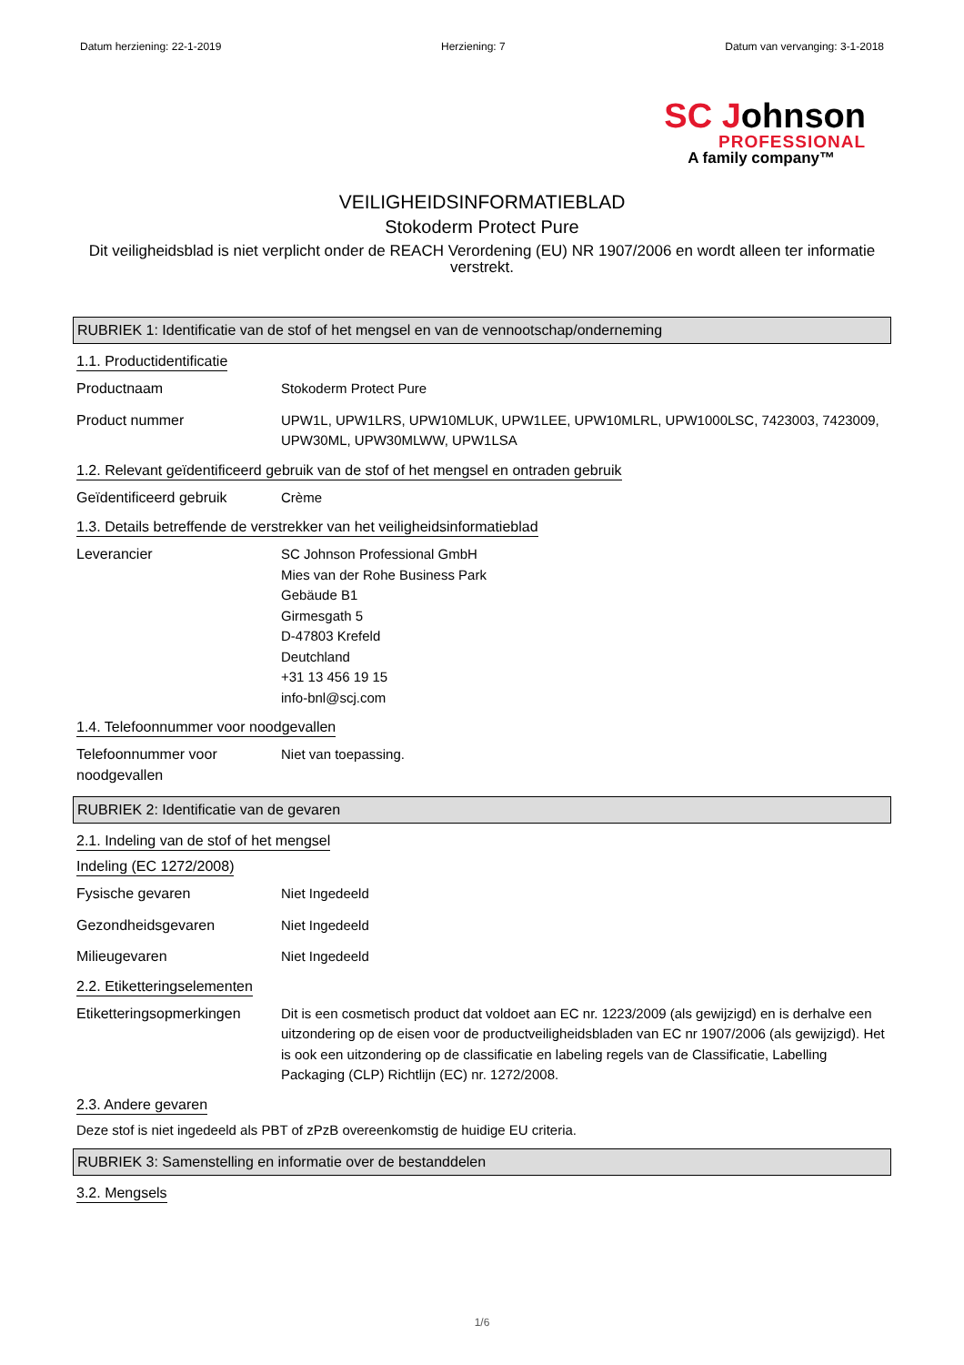Datum herziening: 22-1-2019 Herziening: 7 Datum van vervanging: 3-1-2018
SC Johnson
PROFESSIONAL
A family company™
VEILIGHEIDSINFORMATIEBLAD
Stokoderm Protect Pure
Dit veiligheidsblad is niet verplicht onder de REACH Verordening (EU) NR 1907/2006 en wordt alleen ter informatie verstrekt.
RUBRIEK 1: Identificatie van de stof of het mengsel en van de vennootschap/onderneming
1.1. Productidentificatie
Productnaam Stokoderm Protect Pure
Product nummer UPW1L, UPW1LRS, UPW10MLUK, UPW1LEE, UPW10MLRL, UPW1000LSC, 7423003, 7423009, UPW30ML, UPW30MLWW, UPW1LSA
1.2. Relevant geïdentificeerd gebruik van de stof of het mengsel en ontraden gebruik
Geïdentificeerd gebruik Crème
1.3. Details betreffende de verstrekker van het veiligheidsinformatieblad
Leverancier SC Johnson Professional GmbH
Mies van der Rohe Business Park
Gebäude B1
Girmesgath 5
D-47803 Krefeld
Deutchland
+31 13 456 19 15
info-bnl@scj.com
1.4. Telefoonnummer voor noodgevallen
Telefoonnummer voor noodgevallen
Niet van toepassing.
RUBRIEK 2: Identificatie van de gevaren
2.1. Indeling van de stof of het mengsel
Indeling (EC 1272/2008)
Fysische gevaren Niet Ingedeeld
Gezondheidsgevaren Niet Ingedeeld
Milieugevaren Niet Ingedeeld
2.2. Etiketteringselementen
Etiketteringsopmerkingen
Dit is een cosmetisch product dat voldoet aan EC nr. 1223/2009 (als gewijzigd) en is derhalve een uitzondering op de eisen voor de productveiligheidsbladen van EC nr 1907/2006 (als gewijzigd). Het is ook een uitzondering op de classificatie en labeling regels van de Classificatie, Labelling Packaging (CLP) Richtlijn (EC) nr. 1272/2008.
2.3. Andere gevaren
Deze stof is niet ingedeeld als PBT of zPzB overeenkomstig de huidige EU criteria.
RUBRIEK 3: Samenstelling en informatie over de bestanddelen
3.2. Mengsels
1/6